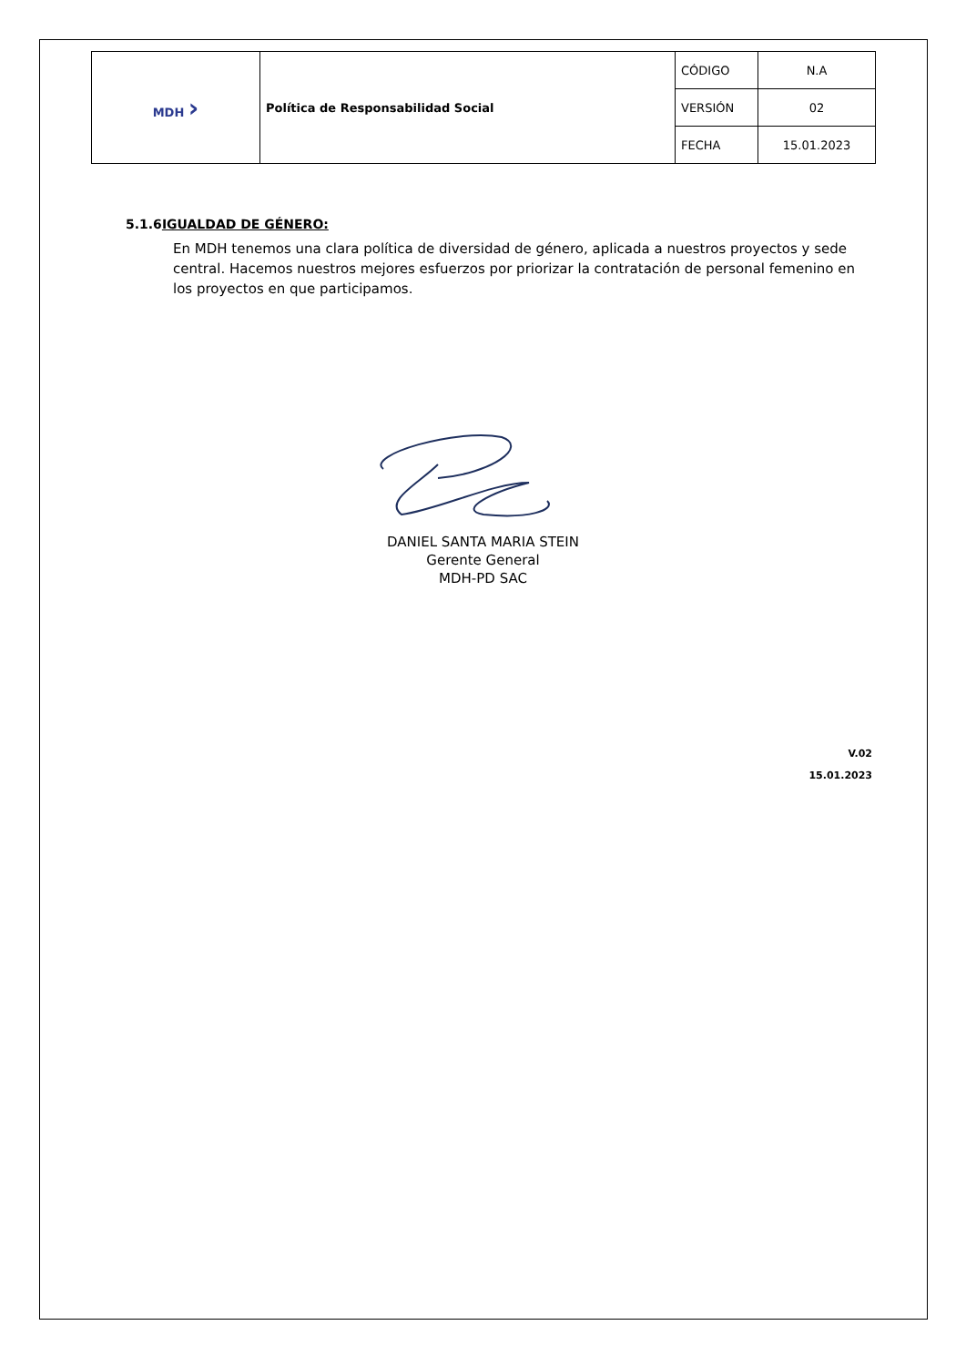| MDH › | Política de Responsabilidad Social | CÓDIGO | N.A |
| | | VERSIÓN | 02 |
| | | FECHA | 15.01.2023 |
5.1.6IGUALDAD DE GÉNERO:
En MDH tenemos una clara política de diversidad de género, aplicada a nuestros proyectos y sede central. Hacemos nuestros mejores esfuerzos por priorizar la contratación de personal femenino en los proyectos en que participamos.
DANIEL SANTA MARIA STEIN
Gerente General
MDH-PD SAC
V.02
15.01.2023